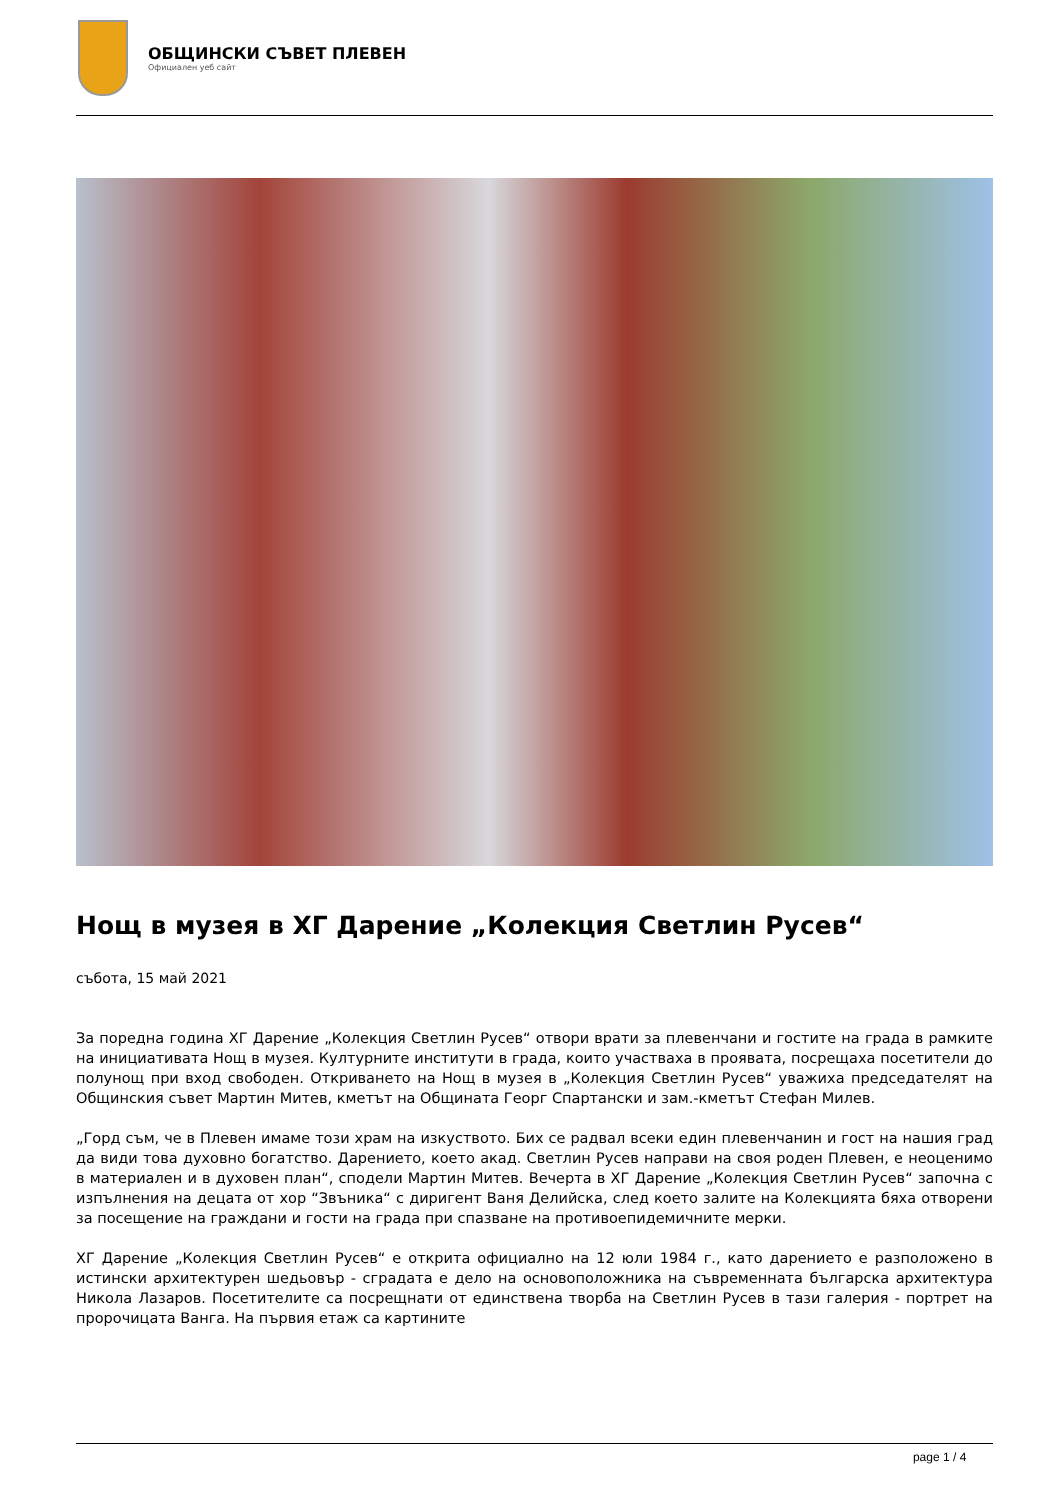ОБЩИНСКИ СЪВЕТ ПЛЕВЕН
Официален уеб сайт
Нощ в музея в ХГ Дарение „Колекция Светлин Русев“
събота, 15 май 2021
За поредна година ХГ Дарение „Колекция Светлин Русев“ отвори врати за плевенчани и гостите на града в рамките на инициативата Нощ в музея. Културните институти в града, които участваха в проявата, посрещаха посетители до полунощ при вход свободен. Откриването на Нощ в музея в „Колекция Светлин Русев“ уважиха председателят на Общинския съвет Мартин Митев, кметът на Общината Георг Спартански и зам.-кметът Стефан Милев.
„Горд съм, че в Плевен имаме този храм на изкуството. Бих се радвал всеки един плевенчанин и гост на нашия град да види това духовно богатство. Дарението, което акад. Светлин Русев направи на своя роден Плевен, е неоценимо в материален и в духовен план“, сподели Мартин Митев. Вечерта в ХГ Дарение „Колекция Светлин Русев“ започна с изпълнения на децата от хор “Звъника“ с диригент Ваня Делийска, след което залите на Колекцията бяха отворени за посещение на граждани и гости на града при спазване на противоепидемичните мерки.
ХГ Дарение „Колекция Светлин Русев“ е открита официално на 12 юли 1984 г., като дарението е разположено в истински архитектурен шедьовър - сградата е дело на основоположника на съвременната българска архитектура Никола Лазаров. Посетителите са посрещнати от единствена творба на Светлин Русев в тази галерия - портрет на пророчицата Ванга. На първия етаж са картините
page 1 / 4